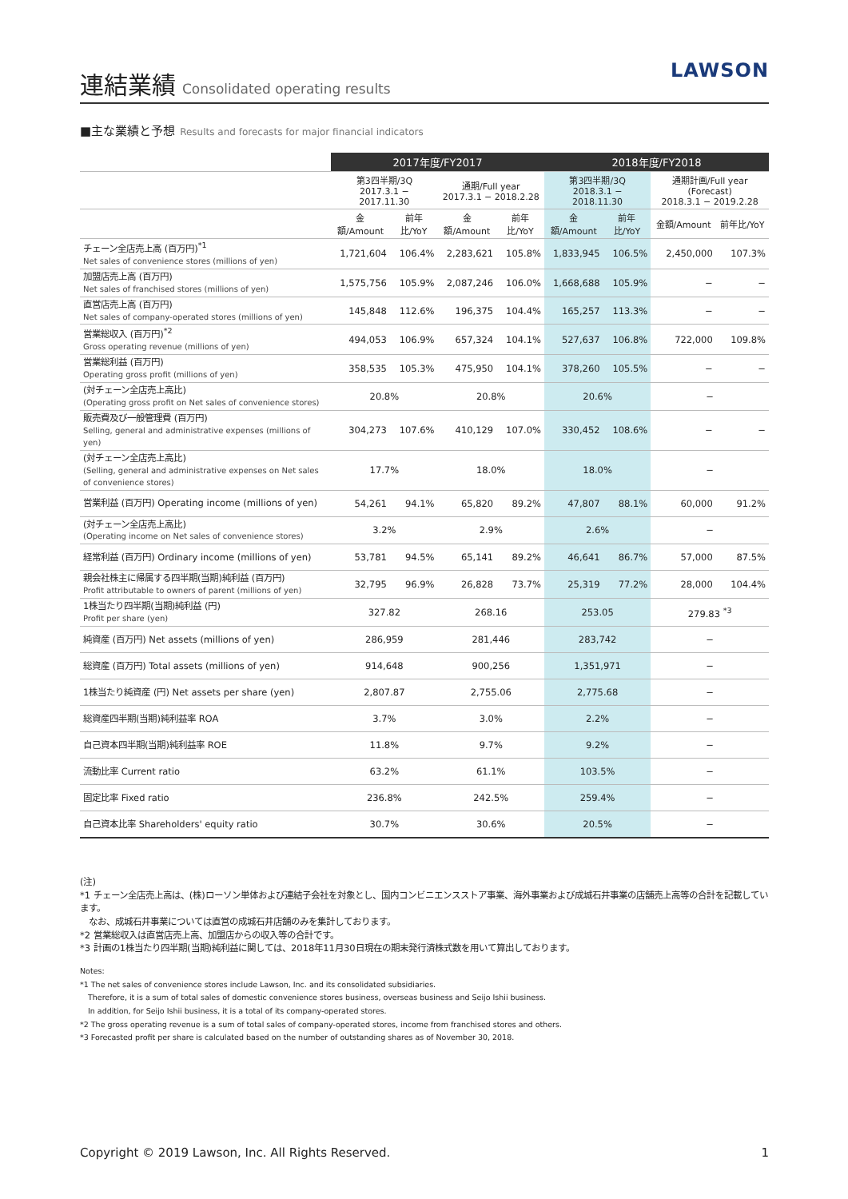連結業績
Consolidated operating results
LAWSON
■主な業績と予想 Results and forecasts for major financial indicators
| | 2017年度/FY2017 | | | | 2018年度/FY2018 | | | |
| --- | --- | --- | --- | --- | --- | --- | --- | --- |
| | 第3四半期/3Q 2017.3.1 − 2017.11.30 | | 通期/Full year 2017.3.1 − 2018.2.28 | | 第3四半期/3Q 2018.3.1 − 2018.11.30 | | 通期計画/Full year (Forecast) 2018.3.1 − 2019.2.28 | |
| | 金額/Amount | 前年比/YoY | 金額/Amount | 前年比/YoY | 金額/Amount | 前年比/YoY | 金額/Amount | 前年比/YoY |
| チェーン全店売上高 (百万円)<sup>*1</sup> Net sales of convenience stores (millions of yen) | 1,721,604 | 106.4% | 2,283,621 | 105.8% | 1,833,945 | 106.5% | 2,450,000 | 107.3% |
| 加盟店売上高 (百万円) Net sales of franchised stores (millions of yen) | 1,575,756 | 105.9% | 2,087,246 | 106.0% | 1,668,688 | 105.9% | − | − |
| 直営店売上高 (百万円) Net sales of company-operated stores (millions of yen) | 145,848 | 112.6% | 196,375 | 104.4% | 165,257 | 113.3% | − | − |
| 営業総収入 (百万円)<sup>*2</sup> Gross operating revenue (millions of yen) | 494,053 | 106.9% | 657,324 | 104.1% | 527,637 | 106.8% | 722,000 | 109.8% |
| 営業総利益 (百万円) Operating gross profit (millions of yen) | 358,535 | 105.3% | 475,950 | 104.1% | 378,260 | 105.5% | − | − |
| (対チェーン全店売上高比) (Operating gross profit on Net sales of convenience stores) | 20.8% | | 20.8% | | 20.6% | | − | |
| 販売費及び一般管理費 (百万円) Selling, general and administrative expenses (millions of yen) | 304,273 | 107.6% | 410,129 | 107.0% | 330,452 | 108.6% | − | − |
| (対チェーン全店売上高比) (Selling, general and administrative expenses on Net sales of convenience stores) | 17.7% | | 18.0% | | 18.0% | | − | |
| 営業利益 (百万円) Operating income (millions of yen) | 54,261 | 94.1% | 65,820 | 89.2% | 47,807 | 88.1% | 60,000 | 91.2% |
| (対チェーン全店売上高比) (Operating income on Net sales of convenience stores) | 3.2% | | 2.9% | | 2.6% | | − | |
| 経常利益 (百万円) Ordinary income (millions of yen) | 53,781 | 94.5% | 65,141 | 89.2% | 46,641 | 86.7% | 57,000 | 87.5% |
| 親会社株主に帰属する四半期(当期)純利益 (百万円) Profit attributable to owners of parent (millions of yen) | 32,795 | 96.9% | 26,828 | 73.7% | 25,319 | 77.2% | 28,000 | 104.4% |
| 1株当たり四半期(当期)純利益 (円) Profit per share (yen) | 327.82 | | 268.16 | | 253.05 | | 279.83 <sup>*3</sup> | |
| 純資産 (百万円) Net assets (millions of yen) | 286,959 | | 281,446 | | 283,742 | | − | |
| 総資産 (百万円) Total assets (millions of yen) | 914,648 | | 900,256 | | 1,351,971 | | − | |
| 1株当たり純資産 (円) Net assets per share (yen) | 2,807.87 | | 2,755.06 | | 2,775.68 | | − | |
| 総資産四半期(当期)純利益率 ROA | 3.7% | | 3.0% | | 2.2% | | − | |
| 自己資本四半期(当期)純利益率 ROE | 11.8% | | 9.7% | | 9.2% | | − | |
| 流動比率 Current ratio | 63.2% | | 61.1% | | 103.5% | | − | |
| 固定比率 Fixed ratio | 236.8% | | 242.5% | | 259.4% | | − | |
| 自己資本比率 Shareholders' equity ratio | 30.7% | | 30.6% | | 20.5% | | − | |
(注)
*1 チェーン全店売上高は、(株)ローソン単体および連結子会社を対象とし、国内コンビニエンスストア事業、海外事業および成城石井事業の店舗売上高等の合計を記載しています。
　なお、成城石井事業については直営の成城石井店舗のみを集計しております。
*2 営業総収入は直営店売上高、加盟店からの収入等の合計です。
*3 計画の1株当たり四半期(当期)純利益に関しては、2018年11月30日現在の期末発行済株式数を用いて算出しております。
Notes:
*1 The net sales of convenience stores include Lawson, Inc. and its consolidated subsidiaries.
　Therefore, it is a sum of total sales of domestic convenience stores business, overseas business and Seijo Ishii business.
　In addition, for Seijo Ishii business, it is a total of its company-operated stores.
*2 The gross operating revenue is a sum of total sales of company-operated stores, income from franchised stores and others.
*3 Forecasted profit per share is calculated based on the number of outstanding shares as of November 30, 2018.
Copyright © 2019 Lawson, Inc. All Rights Reserved. 1